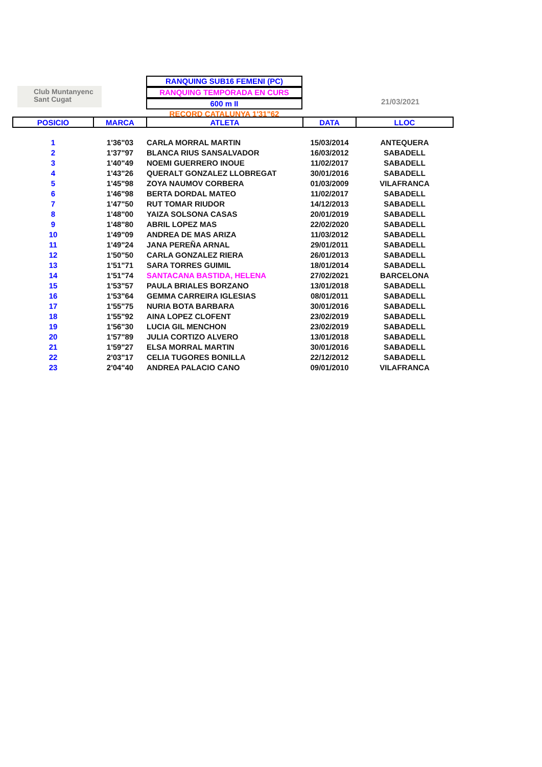Club Muntanyenc
Sant Cugat
RANQUING SUB16 FEMENI (PC)
RANQUING TEMPORADA EN CURS
600 m II
RECORD CATALUNYA 1'31"62
21/03/2021
| POSICIO | MARCA | ATLETA | DATA | LLOC |
| --- | --- | --- | --- | --- |
| 1 | 1'36"03 | CARLA MORRAL MARTIN | 15/03/2014 | ANTEQUERA |
| 2 | 1'37"97 | BLANCA RIUS SANSALVADOR | 16/03/2012 | SABADELL |
| 3 | 1'40"49 | NOEMI GUERRERO INOUE | 11/02/2017 | SABADELL |
| 4 | 1'43"26 | QUERALT GONZALEZ LLOBREGAT | 30/01/2016 | SABADELL |
| 5 | 1'45"98 | ZOYA NAUMOV CORBERA | 01/03/2009 | VILAFRANCA |
| 6 | 1'46"98 | BERTA DORDAL MATEO | 11/02/2017 | SABADELL |
| 7 | 1'47"50 | RUT TOMAR RIUDOR | 14/12/2013 | SABADELL |
| 8 | 1'48"00 | YAIZA SOLSONA CASAS | 20/01/2019 | SABADELL |
| 9 | 1'48"80 | ABRIL LOPEZ MAS | 22/02/2020 | SABADELL |
| 10 | 1'49"09 | ANDREA DE MAS ARIZA | 11/03/2012 | SABADELL |
| 11 | 1'49"24 | JANA PEREÑA ARNAL | 29/01/2011 | SABADELL |
| 12 | 1'50"50 | CARLA GONZALEZ RIERA | 26/01/2013 | SABADELL |
| 13 | 1'51"71 | SARA TORRES GUIMIL | 18/01/2014 | SABADELL |
| 14 | 1'51"74 | SANTACANA BASTIDA, HELENA | 27/02/2021 | BARCELONA |
| 15 | 1'53"57 | PAULA BRIALES BORZANO | 13/01/2018 | SABADELL |
| 16 | 1'53"64 | GEMMA CARREIRA IGLESIAS | 08/01/2011 | SABADELL |
| 17 | 1'55"75 | NURIA BOTA BARBARA | 30/01/2016 | SABADELL |
| 18 | 1'55"92 | AINA LOPEZ CLOFENT | 23/02/2019 | SABADELL |
| 19 | 1'56"30 | LUCIA GIL MENCHON | 23/02/2019 | SABADELL |
| 20 | 1'57"89 | JULIA CORTIZO ALVERO | 13/01/2018 | SABADELL |
| 21 | 1'59"27 | ELSA MORRAL MARTIN | 30/01/2016 | SABADELL |
| 22 | 2'03"17 | CELIA TUGORES BONILLA | 22/12/2012 | SABADELL |
| 23 | 2'04"40 | ANDREA PALACIO CANO | 09/01/2010 | VILAFRANCA |